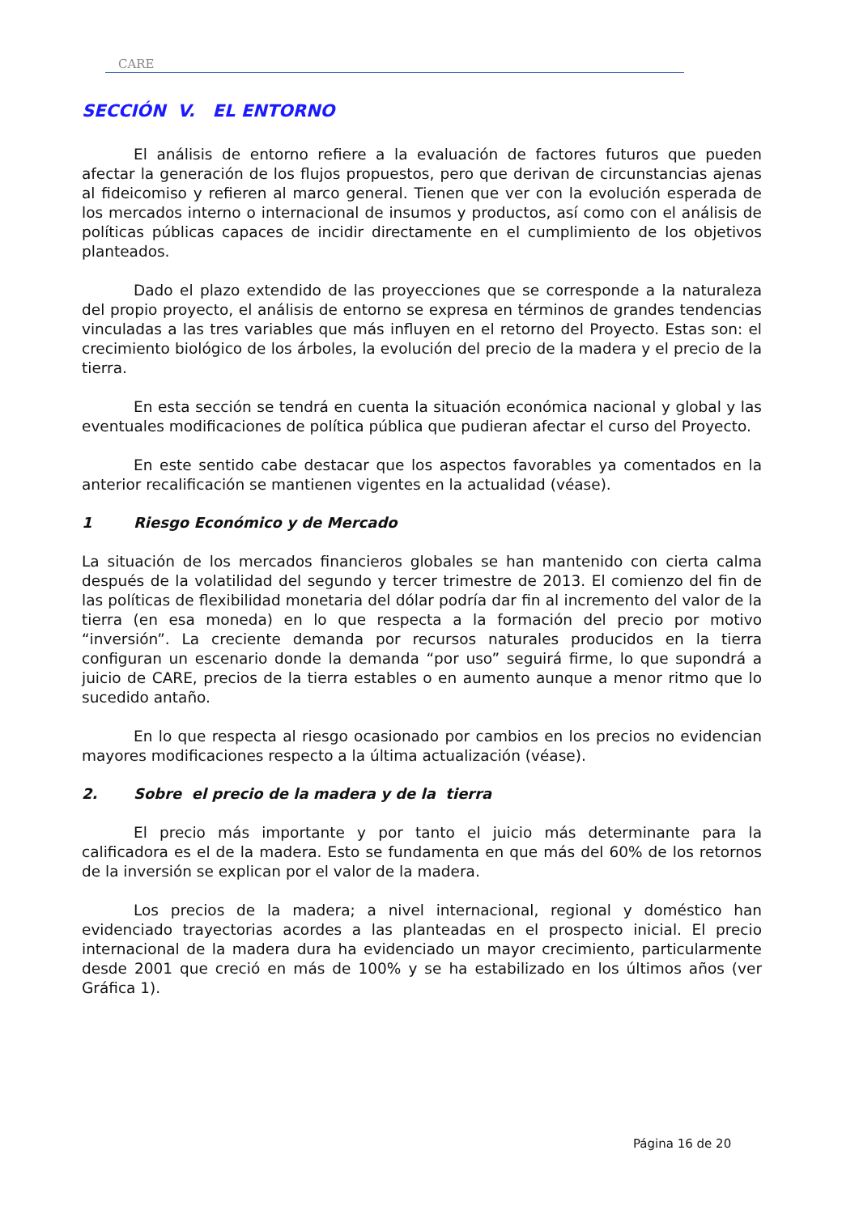CARE
SECCIÓN V. EL ENTORNO
El análisis de entorno refiere a la evaluación de factores futuros que pueden afectar la generación de los flujos propuestos, pero que derivan de circunstancias ajenas al fideicomiso y refieren al marco general. Tienen que ver con la evolución esperada de los mercados interno o internacional de insumos y productos, así como con el análisis de políticas públicas capaces de incidir directamente en el cumplimiento de los objetivos planteados.
Dado el plazo extendido de las proyecciones que se corresponde a la naturaleza del propio proyecto, el análisis de entorno se expresa en términos de grandes tendencias vinculadas a las tres variables que más influyen en el retorno del Proyecto. Estas son: el crecimiento biológico de los árboles, la evolución del precio de la madera y el precio de la tierra.
En esta sección se tendrá en cuenta la situación económica nacional y global y las eventuales modificaciones de política pública que pudieran afectar el curso del Proyecto.
En este sentido cabe destacar que los aspectos favorables ya comentados en la anterior recalificación se mantienen vigentes en la actualidad (véase).
1 Riesgo Económico y de Mercado
La situación de los mercados financieros globales se han mantenido con cierta calma después de la volatilidad del segundo y tercer trimestre de 2013. El comienzo del fin de las políticas de flexibilidad monetaria del dólar podría dar fin al incremento del valor de la tierra (en esa moneda) en lo que respecta a la formación del precio por motivo “inversión”. La creciente demanda por recursos naturales producidos en la tierra configuran un escenario donde la demanda “por uso” seguirá firme, lo que supondrá a juicio de CARE, precios de la tierra estables o en aumento aunque a menor ritmo que lo sucedido antaño.
En lo que respecta al riesgo ocasionado por cambios en los precios no evidencian mayores modificaciones respecto a la última actualización (véase).
2. Sobre el precio de la madera y de la tierra
El precio más importante y por tanto el juicio más determinante para la calificadora es el de la madera. Esto se fundamenta en que más del 60% de los retornos de la inversión se explican por el valor de la madera.
Los precios de la madera; a nivel internacional, regional y doméstico han evidenciado trayectorias acordes a las planteadas en el prospecto inicial. El precio internacional de la madera dura ha evidenciado un mayor crecimiento, particularmente desde 2001 que creció en más de 100% y se ha estabilizado en los últimos años (ver Gráfica 1).
Página 16 de 20